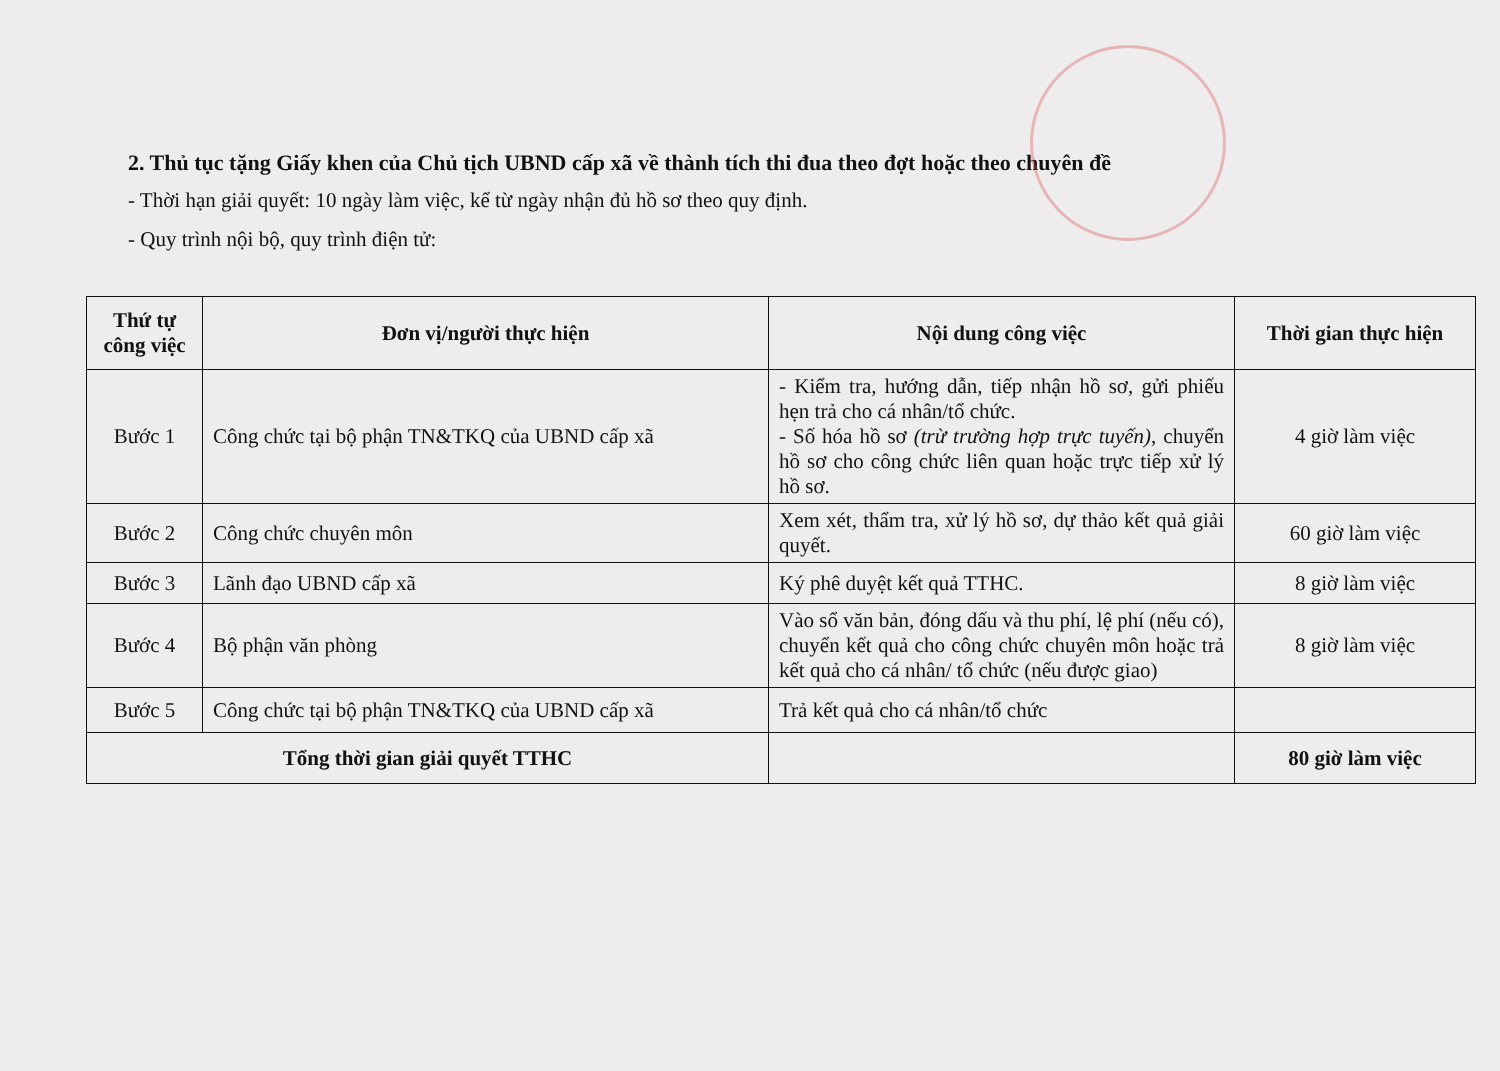2. Thủ tục tặng Giấy khen của Chủ tịch UBND cấp xã về thành tích thi đua theo đợt hoặc theo chuyên đề
- Thời hạn giải quyết: 10 ngày làm việc, kể từ ngày nhận đủ hồ sơ theo quy định.
- Quy trình nội bộ, quy trình điện tử:
| Thứ tự công việc | Đơn vị/người thực hiện | Nội dung công việc | Thời gian thực hiện |
| --- | --- | --- | --- |
| Bước 1 | Công chức tại bộ phận TN&TKQ của UBND cấp xã | - Kiểm tra, hướng dẫn, tiếp nhận hồ sơ, gửi phiếu hẹn trả cho cá nhân/tổ chức. - Số hóa hồ sơ (trừ trường hợp trực tuyến) , chuyển hồ sơ cho công chức liên quan hoặc trực tiếp xử lý hồ sơ. | 4 giờ làm việc |
| Bước 2 | Công chức chuyên môn | Xem xét, thẩm tra, xử lý hồ sơ, dự thảo kết quả giải quyết. | 60 giờ làm việc |
| Bước 3 | Lãnh đạo UBND cấp xã | Ký phê duyệt kết quả TTHC. | 8 giờ làm việc |
| Bước 4 | Bộ phận văn phòng | Vào sổ văn bản, đóng dấu và thu phí, lệ phí (nếu có), chuyển kết quả cho công chức chuyên môn hoặc trả kết quả cho cá nhân/ tổ chức (nếu được giao) | 8 giờ làm việc |
| Bước 5 | Công chức tại bộ phận TN&TKQ của UBND cấp xã | Trả kết quả cho cá nhân/tổ chức | |
| Tổng thời gian giải quyết TTHC | | | 80 giờ làm việc |